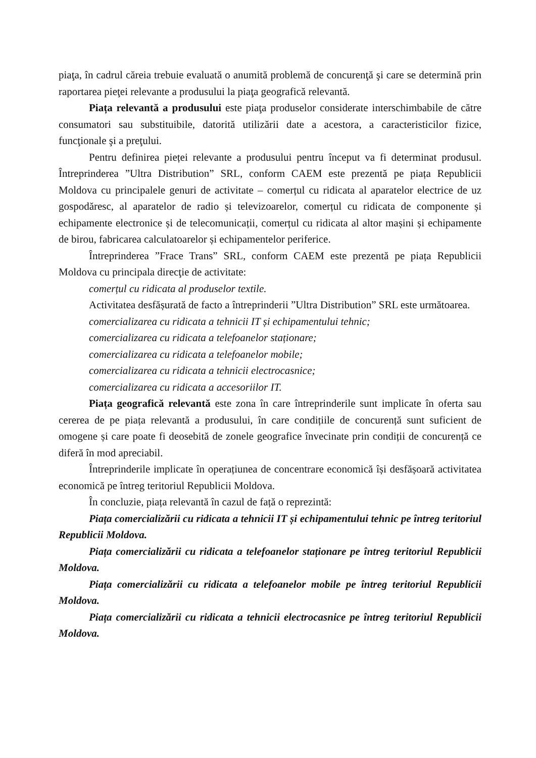piaţa, în cadrul căreia trebuie evaluată o anumită problemă de concurenţă şi care se determină prin raportarea pieţei relevante a produsului la piaţa geografică relevantă.
Piața relevantă a produsului este piaţa produselor considerate interschimbabile de către consumatori sau substituibile, datorită utilizării date a acestora, a caracteristicilor fizice, funcţionale şi a preţului.
Pentru definirea pieței relevante a produsului pentru început va fi determinat produsul. Întreprinderea ”Ultra Distribution” SRL, conform CAEM este prezentă pe piața Republicii Moldova cu principalele genuri de activitate – comerțul cu ridicata al aparatelor electrice de uz gospodăresc, al aparatelor de radio și televizoarelor, comerțul cu ridicata de componente și echipamente electronice și de telecomunicații, comerțul cu ridicata al altor mașini și echipamente de birou, fabricarea calculatoarelor și echipamentelor periferice.
Întreprinderea ”Frace Trans” SRL, conform CAEM este prezentă pe piața Republicii Moldova cu principala direcţie de activitate:
comerțul cu ridicata al produselor textile.
Activitatea desfășurată de facto a întreprinderii ”Ultra Distribution” SRL este următoarea.
comercializarea cu ridicata a tehnicii IT și echipamentului tehnic;
comercializarea cu ridicata a telefoanelor staționare;
comercializarea cu ridicata a telefoanelor mobile;
comercializarea cu ridicata a tehnicii electrocasnice;
comercializarea cu ridicata a accesoriilor IT.
Piața geografică relevantă este zona în care întreprinderile sunt implicate în oferta sau cererea de pe piața relevantă a produsului, în care condițiile de concurență sunt suficient de omogene și care poate fi deosebită de zonele geografice învecinate prin condiții de concurență ce diferă în mod apreciabil.
Întreprinderile implicate în operațiunea de concentrare economică își desfășoară activitatea economică pe întreg teritoriul Republicii Moldova.
În concluzie, piața relevantă în cazul de față o reprezintă:
Piața comercializării cu ridicata a tehnicii IT și echipamentului tehnic pe întreg teritoriul Republicii Moldova.
Piața comercializării cu ridicata a telefoanelor staționare pe întreg teritoriul Republicii Moldova.
Piața comercializării cu ridicata a telefoanelor mobile pe întreg teritoriul Republicii Moldova.
Piața comercializării cu ridicata a tehnicii electrocasnice pe întreg teritoriul Republicii Moldova.